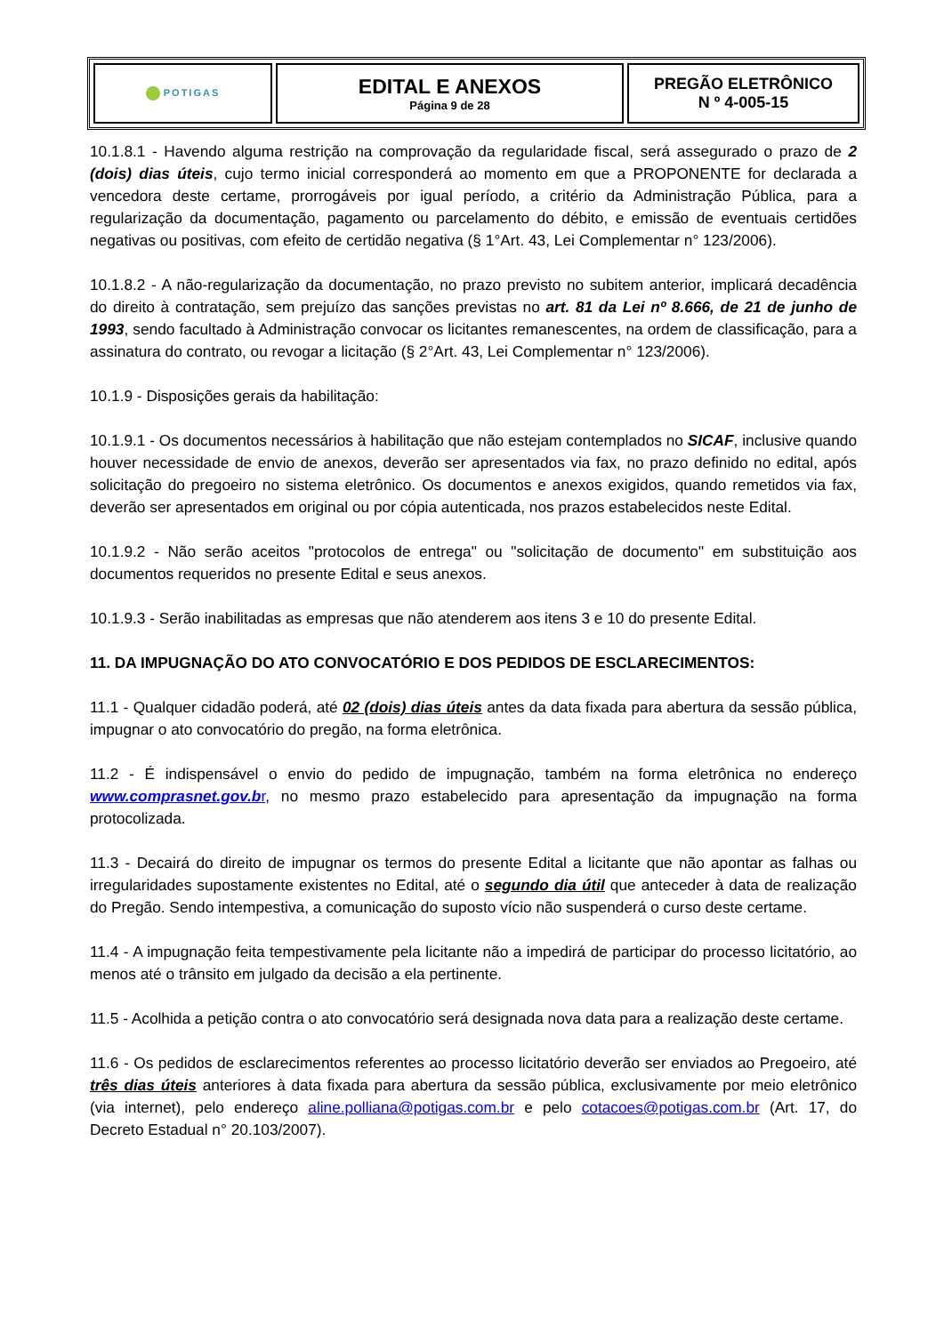| POTIGAS | EDITAL E ANEXOS Página 9 de 28 | PREGÃO ELETRÔNICO N º 4-005-15 |
10.1.8.1 - Havendo alguma restrição na comprovação da regularidade fiscal, será assegurado o prazo de 2 (dois) dias úteis, cujo termo inicial corresponderá ao momento em que a PROPONENTE for declarada a vencedora deste certame, prorrogáveis por igual período, a critério da Administração Pública, para a regularização da documentação, pagamento ou parcelamento do débito, e emissão de eventuais certidões negativas ou positivas, com efeito de certidão negativa (§ 1°Art. 43, Lei Complementar n° 123/2006).
10.1.8.2 - A não-regularização da documentação, no prazo previsto no subitem anterior, implicará decadência do direito à contratação, sem prejuízo das sanções previstas no art. 81 da Lei nº 8.666, de 21 de junho de 1993, sendo facultado à Administração convocar os licitantes remanescentes, na ordem de classificação, para a assinatura do contrato, ou revogar a licitação (§ 2°Art. 43, Lei Complementar n° 123/2006).
10.1.9 - Disposições gerais da habilitação:
10.1.9.1 - Os documentos necessários à habilitação que não estejam contemplados no SICAF, inclusive quando houver necessidade de envio de anexos, deverão ser apresentados via fax, no prazo definido no edital, após solicitação do pregoeiro no sistema eletrônico. Os documentos e anexos exigidos, quando remetidos via fax, deverão ser apresentados em original ou por cópia autenticada, nos prazos estabelecidos neste Edital.
10.1.9.2 - Não serão aceitos "protocolos de entrega" ou "solicitação de documento" em substituição aos documentos requeridos no presente Edital e seus anexos.
10.1.9.3 - Serão inabilitadas as empresas que não atenderem aos itens 3 e 10 do presente Edital.
11. DA IMPUGNAÇÃO DO ATO CONVOCATÓRIO E DOS PEDIDOS DE ESCLARECIMENTOS:
11.1 - Qualquer cidadão poderá, até 02 (dois) dias úteis antes da data fixada para abertura da sessão pública, impugnar o ato convocatório do pregão, na forma eletrônica.
11.2 - É indispensável o envio do pedido de impugnação, também na forma eletrônica no endereço www.comprasnet.gov.br, no mesmo prazo estabelecido para apresentação da impugnação na forma protocolizada.
11.3 - Decairá do direito de impugnar os termos do presente Edital a licitante que não apontar as falhas ou irregularidades supostamente existentes no Edital, até o segundo dia útil que anteceder à data de realização do Pregão. Sendo intempestiva, a comunicação do suposto vício não suspenderá o curso deste certame.
11.4 - A impugnação feita tempestivamente pela licitante não a impedirá de participar do processo licitatório, ao menos até o trânsito em julgado da decisão a ela pertinente.
11.5 - Acolhida a petição contra o ato convocatório será designada nova data para a realização deste certame.
11.6 - Os pedidos de esclarecimentos referentes ao processo licitatório deverão ser enviados ao Pregoeiro, até três dias úteis anteriores à data fixada para abertura da sessão pública, exclusivamente por meio eletrônico (via internet), pelo endereço aline.polliana@potigas.com.br e pelo cotacoes@potigas.com.br (Art. 17, do Decreto Estadual n° 20.103/2007).